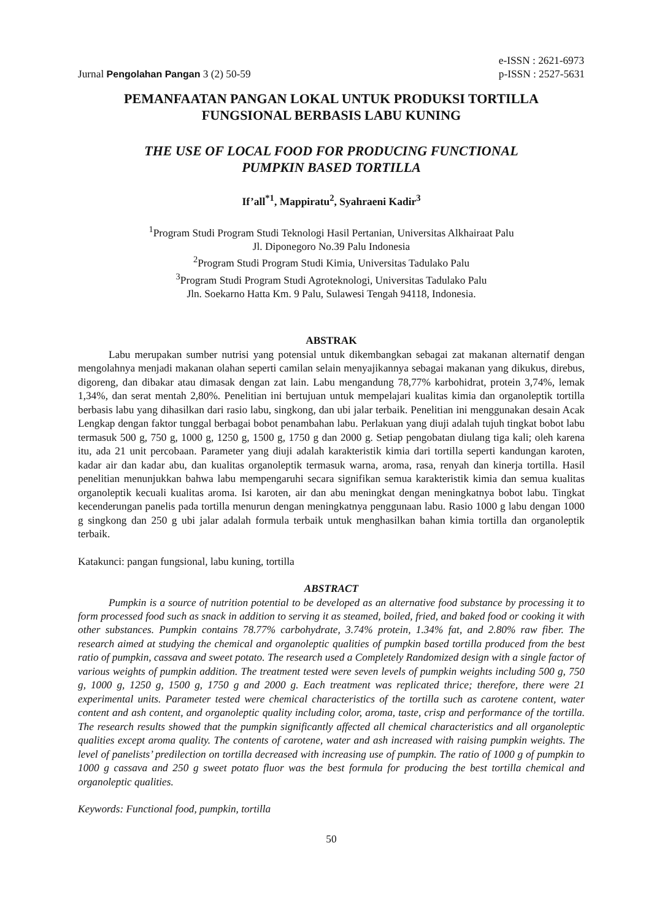Jurnal Pengolahan Pangan 3 (2) 50-59
e-ISSN : 2621-6973
p-ISSN : 2527-5631
PEMANFAATAN PANGAN LOKAL UNTUK PRODUKSI TORTILLA
FUNGSIONAL BERBASIS LABU KUNING
THE USE OF LOCAL FOOD FOR PRODUCING FUNCTIONAL
PUMPKIN BASED TORTILLA
If’all<sup>*1</sup>, Mappiratu<sup>2</sup>, Syahraeni Kadir<sup>3</sup>
<sup>1</sup> Program Studi Program Studi Teknologi Hasil Pertanian, Universitas Alkhairaat Palu
Jl. Diponegoro No.39 Palu Indonesia
<sup>2</sup> Program Studi Program Studi Kimia, Universitas Tadulako Palu
<sup>3</sup> Program Studi Program Studi Agroteknologi, Universitas Tadulako Palu
Jln. Soekarno Hatta Km. 9 Palu, Sulawesi Tengah 94118, Indonesia.
ABSTRAK
Labu merupakan sumber nutrisi yang potensial untuk dikembangkan sebagai zat makanan alternatif dengan mengolahnya menjadi makanan olahan seperti camilan selain menyajikannya sebagai makanan yang dikukus, direbus, digoreng, dan dibakar atau dimasak dengan zat lain. Labu mengandung 78,77% karbohidrat, protein 3,74%, lemak 1,34%, dan serat mentah 2,80%. Penelitian ini bertujuan untuk mempelajari kualitas kimia dan organoleptik tortilla berbasis labu yang dihasilkan dari rasio labu, singkong, dan ubi jalar terbaik. Penelitian ini menggunakan desain Acak Lengkap dengan faktor tunggal berbagai bobot penambahan labu. Perlakuan yang diuji adalah tujuh tingkat bobot labu termasuk 500 g, 750 g, 1000 g, 1250 g, 1500 g, 1750 g dan 2000 g. Setiap pengobatan diulang tiga kali; oleh karena itu, ada 21 unit percobaan. Parameter yang diuji adalah karakteristik kimia dari tortilla seperti kandungan karoten, kadar air dan kadar abu, dan kualitas organoleptik termasuk warna, aroma, rasa, renyah dan kinerja tortilla. Hasil penelitian menunjukkan bahwa labu mempengaruhi secara signifikan semua karakteristik kimia dan semua kualitas organoleptik kecuali kualitas aroma. Isi karoten, air dan abu meningkat dengan meningkatnya bobot labu. Tingkat kecenderungan panelis pada tortilla menurun dengan meningkatnya penggunaan labu. Rasio 1000 g labu dengan 1000 g singkong dan 250 g ubi jalar adalah formula terbaik untuk menghasilkan bahan kimia tortilla dan organoleptik terbaik.
Katakunci: pangan fungsional, labu kuning, tortilla
ABSTRACT
Pumpkin is a source of nutrition potential to be developed as an alternative food substance by processing it to form processed food such as snack in addition to serving it as steamed, boiled, fried, and baked food or cooking it with other substances. Pumpkin contains 78.77% carbohydrate, 3.74% protein, 1.34% fat, and 2.80% raw fiber. The research aimed at studying the chemical and organoleptic qualities of pumpkin based tortilla produced from the best ratio of pumpkin, cassava and sweet potato. The research used a Completely Randomized design with a single factor of various weights of pumpkin addition. The treatment tested were seven levels of pumpkin weights including 500 g, 750 g, 1000 g, 1250 g, 1500 g, 1750 g and 2000 g. Each treatment was replicated thrice; therefore, there were 21 experimental units. Parameter tested were chemical characteristics of the tortilla such as carotene content, water content and ash content, and organoleptic quality including color, aroma, taste, crisp and performance of the tortilla. The research results showed that the pumpkin significantly affected all chemical characteristics and all organoleptic qualities except aroma quality. The contents of carotene, water and ash increased with raising pumpkin weights. The level of panelists’ predilection on tortilla decreased with increasing use of pumpkin. The ratio of 1000 g of pumpkin to 1000 g cassava and 250 g sweet potato fluor was the best formula for producing the best tortilla chemical and organoleptic qualities.
Keywords: Functional food, pumpkin, tortilla
50